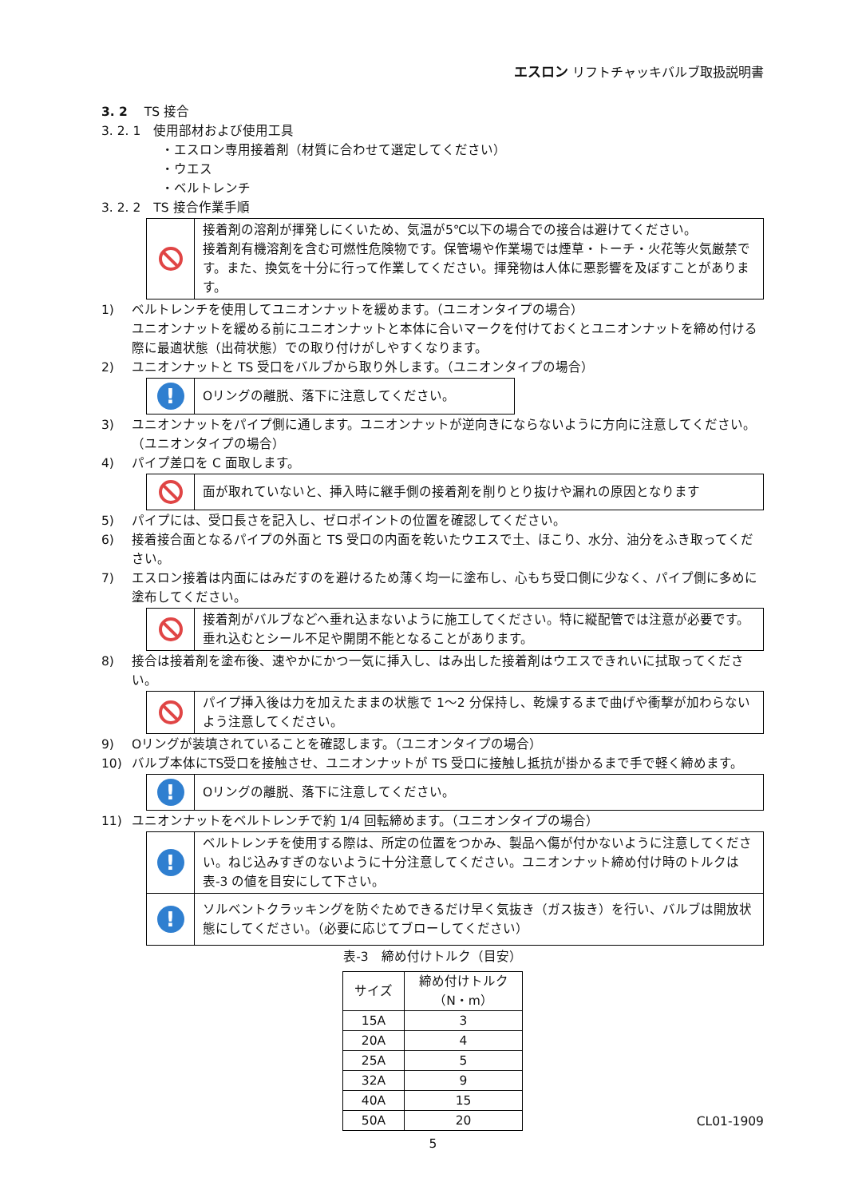エスロン リフトチャッキバルブ取扱説明書
3. 2　 TS 接合
3. 2. 1　使用部材および使用工具
・エスロン専用接着剤（材質に合わせて選定してください）
・ウエス
・ベルトレンチ
3. 2. 2　TS 接合作業手順
接着剤の溶剤が揮発しにくいため、気温が5℃以下の場合での接合は避けてください。
接着剤有機溶剤を含む可燃性危険物です。保管場や作業場では煙草・トーチ・火花等火気厳禁です。また、換気を十分に行って作業してください。揮発物は人体に悪影響を及ぼすことがあります。
1) ベルトレンチを使用してユニオンナットを緩めます。（ユニオンタイプの場合）
ユニオンナットを緩める前にユニオンナットと本体に合いマークを付けておくとユニオンナットを締め付ける際に最適状態（出荷状態）での取り付けがしやすくなります。
2) ユニオンナットと TS 受口をバルブから取り外します。（ユニオンタイプの場合）
!
Oリングの離脱、落下に注意してください。
3) ユニオンナットをパイプ側に通します。ユニオンナットが逆向きにならないように方向に注意してください。
（ユニオンタイプの場合）
4) パイプ差口を C 面取します。
面が取れていないと、挿入時に継手側の接着剤を削りとり抜けや漏れの原因となります
5) パイプには、受口長さを記入し、ゼロポイントの位置を確認してください。
6) 接着接合面となるパイプの外面と TS 受口の内面を乾いたウエスで土、ほこり、水分、油分をふき取ってください。
7) エスロン接着は内面にはみだすのを避けるため薄く均一に塗布し、心もち受口側に少なく、パイプ側に多めに塗布してください。
接着剤がバルブなどへ垂れ込まないように施工してください。特に縦配管では注意が必要です。
垂れ込むとシール不足や開閉不能となることがあります。
8) 接合は接着剤を塗布後、速やかにかつ一気に挿入し、はみ出した接着剤はウエスできれいに拭取ってください。
パイプ挿入後は力を加えたままの状態で 1～2 分保持し、乾燥するまで曲げや衝撃が加わらないよう注意してください。
9) Oリングが装填されていることを確認します。（ユニオンタイプの場合）
10) バルブ本体にTS受口を接触させ、ユニオンナットが TS 受口に接触し抵抗が掛かるまで手で軽く締めます。
!
Oリングの離脱、落下に注意してください。
11) ユニオンナットをベルトレンチで約 1/4 回転締めます。（ユニオンタイプの場合）
!
ベルトレンチを使用する際は、所定の位置をつかみ、製品へ傷が付かないように注意してください。ねじ込みすぎのないように十分注意してください。ユニオンナット締め付け時のトルクは表-3 の値を目安にして下さい。
!
ソルベントクラッキングを防ぐためできるだけ早く気抜き（ガス抜き）を行い、バルブは開放状態にしてください。（必要に応じてブローしてください）
表-3　締め付けトルク（目安）
| サイズ | 締め付けトルク （N・m） |
| --- | --- |
| 15A | 3 |
| 20A | 4 |
| 25A | 5 |
| 32A | 9 |
| 40A | 15 |
| 50A | 20 |
CL01-1909
5